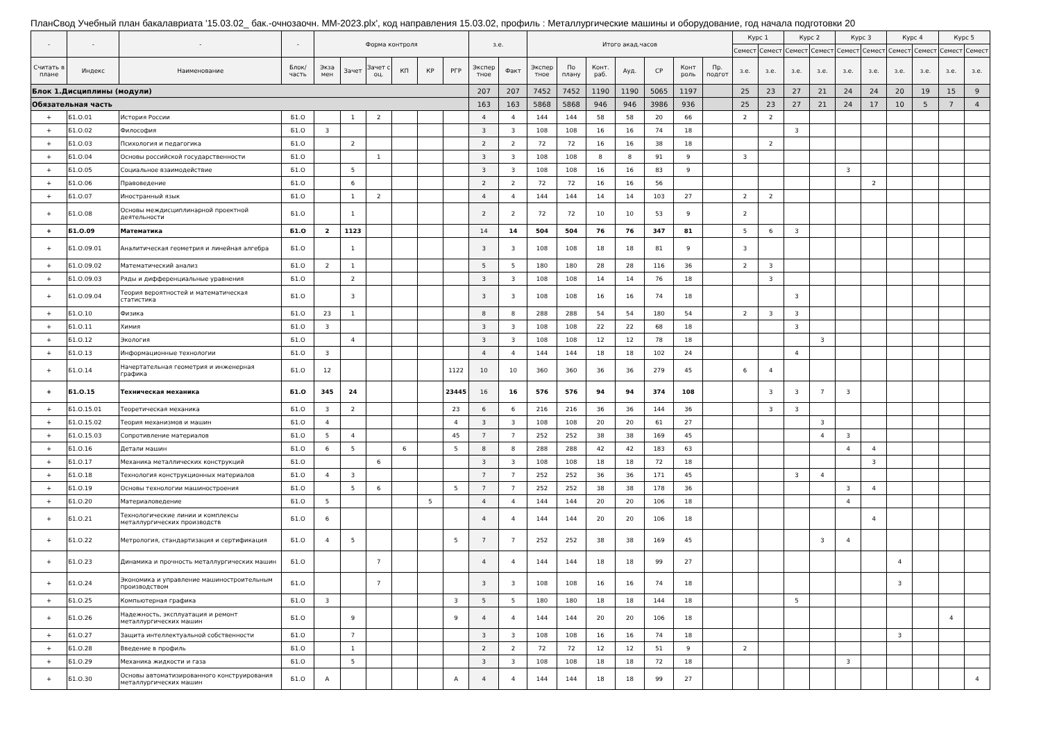ПланСвод Учебный план бакалавриата '15.03.02_ бак.-очнозаочн. ММ-2023.plx', код направления 15.03.02, профиль : Металлургические машины и оборудование, год начала подготовки 20
| - | - | - | - | Форма контроля | | | | | | з.е. | | Итого акад.часов | | | | | | | Курс 1 | | Курс 2 | | Курс 3 | | Курс 4 | | Курс 5 | |
| --- | --- | --- | --- | --- | --- | --- | --- | --- | --- | --- | --- | --- | --- | --- | --- | --- | --- | --- | --- | --- | --- | --- | --- | --- | --- | --- | --- | --- |
| | | | | | | | | | | | | | | | | | | | Семест | Семест | Семест | Семест | Семест | Семест | Семест | Семест | Семест | Семест |
| Считать в плане | Индекс | Наименование | Блок/ часть | Экза мен | Зачет | Зачет с оц. | КП | КР | РГР | Экспер тное | Факт | Экспер тное | По плану | Конт. раб. | Ауд. | СР | Конт роль | Пр. подгот | з.е. | з.е. | з.е. | з.е. | з.е. | з.е. | з.е. | з.е. | з.е. | з.е. |
| Блок 1.Дисциплины (модули) | | | | | | | | | | 207 | 207 | 7452 | 7452 | 1190 | 1190 | 5065 | 1197 | | 25 | 23 | 27 | 21 | 24 | 24 | 20 | 19 | 15 | 9 |
| Обязательная часть | | | | | | | | | | 163 | 163 | 5868 | 5868 | 946 | 946 | 3986 | 936 | | 25 | 23 | 27 | 21 | 24 | 17 | 10 | 5 | 7 | 4 |
| + | Б1.О.01 | История России | Б1.О | | 1 | 2 | | | | 4 | 4 | 144 | 144 | 58 | 58 | 20 | 66 | | 2 | 2 | | | | | | | | |
| + | Б1.О.02 | Философия | Б1.О | 3 | | | | | | 3 | 3 | 108 | 108 | 16 | 16 | 74 | 18 | | | | 3 | | | | | | | |
| + | Б1.О.03 | Психология и педагогика | Б1.О | | 2 | | | | | 2 | 2 | 72 | 72 | 16 | 16 | 38 | 18 | | | 2 | | | | | | | | |
| + | Б1.О.04 | Основы российской государственности | Б1.О | | | 1 | | | | 3 | 3 | 108 | 108 | 8 | 8 | 91 | 9 | | 3 | | | | | | | | | |
| + | Б1.О.05 | Социальное взаимодействие | Б1.О | | 5 | | | | | 3 | 3 | 108 | 108 | 16 | 16 | 83 | 9 | | | | | | 3 | | | | | |
| + | Б1.О.06 | Правоведение | Б1.О | | 6 | | | | | 2 | 2 | 72 | 72 | 16 | 16 | 56 | | | | | | | | 2 | | | | |
| + | Б1.О.07 | Иностранный язык | Б1.О | | 1 | 2 | | | | 4 | 4 | 144 | 144 | 14 | 14 | 103 | 27 | | 2 | 2 | | | | | | | | |
| + | Б1.О.08 | Основы междисциплинарной проектной деятельности | Б1.О | | 1 | | | | | 2 | 2 | 72 | 72 | 10 | 10 | 53 | 9 | | 2 | | | | | | | | | |
| + | Б1.О.09 | Математика | Б1.О | 2 | 1123 | | | | | 14 | 14 | 504 | 504 | 76 | 76 | 347 | 81 | | 5 | 6 | 3 | | | | | | | |
| + | Б1.О.09.01 | Аналитическая геометрия и линейная алгебра | Б1.О | | 1 | | | | | 3 | 3 | 108 | 108 | 18 | 18 | 81 | 9 | | 3 | | | | | | | | | |
| + | Б1.О.09.02 | Математический анализ | Б1.О | 2 | 1 | | | | | 5 | 5 | 180 | 180 | 28 | 28 | 116 | 36 | | 2 | 3 | | | | | | | | |
| + | Б1.О.09.03 | Ряды и дифференциальные уравнения | Б1.О | | 2 | | | | | 3 | 3 | 108 | 108 | 14 | 14 | 76 | 18 | | | 3 | | | | | | | | |
| + | Б1.О.09.04 | Теория вероятностей и математическая статистика | Б1.О | | 3 | | | | | 3 | 3 | 108 | 108 | 16 | 16 | 74 | 18 | | | | 3 | | | | | | | |
| + | Б1.О.10 | Физика | Б1.О | 23 | 1 | | | | | 8 | 8 | 288 | 288 | 54 | 54 | 180 | 54 | | 2 | 3 | 3 | | | | | | | |
| + | Б1.О.11 | Химия | Б1.О | 3 | | | | | | 3 | 3 | 108 | 108 | 22 | 22 | 68 | 18 | | | | 3 | | | | | | | |
| + | Б1.О.12 | Экология | Б1.О | | 4 | | | | | 3 | 3 | 108 | 108 | 12 | 12 | 78 | 18 | | | | | 3 | | | | | | |
| + | Б1.О.13 | Информационные технологии | Б1.О | 3 | | | | | | 4 | 4 | 144 | 144 | 18 | 18 | 102 | 24 | | | | 4 | | | | | | | |
| + | Б1.О.14 | Начертательная геометрия и инженерная графика | Б1.О | 12 | | | | | 1122 | 10 | 10 | 360 | 360 | 36 | 36 | 279 | 45 | | 6 | 4 | | | | | | | | |
| + | Б1.О.15 | Техническая механика | Б1.О | 345 | 24 | | | | 23445 | 16 | 16 | 576 | 576 | 94 | 94 | 374 | 108 | | | 3 | 3 | 7 | 3 | | | | | |
| + | Б1.О.15.01 | Теоретическая механика | Б1.О | 3 | 2 | | | | 23 | 6 | 6 | 216 | 216 | 36 | 36 | 144 | 36 | | | 3 | 3 | | | | | | | |
| + | Б1.О.15.02 | Теория механизмов и машин | Б1.О | 4 | | | | | 4 | 3 | 3 | 108 | 108 | 20 | 20 | 61 | 27 | | | | | 3 | | | | | | |
| + | Б1.О.15.03 | Сопротивление материалов | Б1.О | 5 | 4 | | | | 45 | 7 | 7 | 252 | 252 | 38 | 38 | 169 | 45 | | | | | 4 | 3 | | | | | |
| + | Б1.О.16 | Детали машин | Б1.О | 6 | 5 | | 6 | | 5 | 8 | 8 | 288 | 288 | 42 | 42 | 183 | 63 | | | | | | 4 | 4 | | | | |
| + | Б1.О.17 | Механика металлических конструкций | Б1.О | | | 6 | | | | 3 | 3 | 108 | 108 | 18 | 18 | 72 | 18 | | | | | | | 3 | | | | |
| + | Б1.О.18 | Технология конструкционных материалов | Б1.О | 4 | 3 | | | | | 7 | 7 | 252 | 252 | 36 | 36 | 171 | 45 | | | | 3 | 4 | | | | | | |
| + | Б1.О.19 | Основы технологии машиностроения | Б1.О | | 5 | 6 | | | 5 | 7 | 7 | 252 | 252 | 38 | 38 | 178 | 36 | | | | | | 3 | 4 | | | | |
| + | Б1.О.20 | Материаловедение | Б1.О | 5 | | | | 5 | | 4 | 4 | 144 | 144 | 20 | 20 | 106 | 18 | | | | | | 4 | | | | | |
| + | Б1.О.21 | Технологические линии и комплексы металлургических производств | Б1.О | 6 | | | | | | 4 | 4 | 144 | 144 | 20 | 20 | 106 | 18 | | | | | | | 4 | | | | |
| + | Б1.О.22 | Метрология, стандартизация и сертификация | Б1.О | 4 | 5 | | | | 5 | 7 | 7 | 252 | 252 | 38 | 38 | 169 | 45 | | | | | 3 | 4 | | | | | |
| + | Б1.О.23 | Динамика и прочность металлургических машин | Б1.О | | | 7 | | | | 4 | 4 | 144 | 144 | 18 | 18 | 99 | 27 | | | | | | | | 4 | | | |
| + | Б1.О.24 | Экономика и управление машиностроительным производством | Б1.О | | | 7 | | | | 3 | 3 | 108 | 108 | 16 | 16 | 74 | 18 | | | | | | | | 3 | | | |
| + | Б1.О.25 | Компьютерная графика | Б1.О | 3 | | | | | 3 | 5 | 5 | 180 | 180 | 18 | 18 | 144 | 18 | | | | 5 | | | | | | | |
| + | Б1.О.26 | Надежность, эксплуатация и ремонт металлургических машин | Б1.О | | 9 | | | | 9 | 4 | 4 | 144 | 144 | 20 | 20 | 106 | 18 | | | | | | | | | | 4 | |
| + | Б1.О.27 | Защита интеллектуальной собственности | Б1.О | | 7 | | | | | 3 | 3 | 108 | 108 | 16 | 16 | 74 | 18 | | | | | | | | 3 | | | |
| + | Б1.О.28 | Введение в профиль | Б1.О | | 1 | | | | | 2 | 2 | 72 | 72 | 12 | 12 | 51 | 9 | | 2 | | | | | | | | | |
| + | Б1.О.29 | Механика жидкости и газа | Б1.О | | 5 | | | | | 3 | 3 | 108 | 108 | 18 | 18 | 72 | 18 | | | | | | 3 | | | | | |
| + | Б1.О.30 | Основы автоматизированного конструирования металлургических машин | Б1.О | А | | | | | А | 4 | 4 | 144 | 144 | 18 | 18 | 99 | 27 | | | | | | | | | | | 4 |